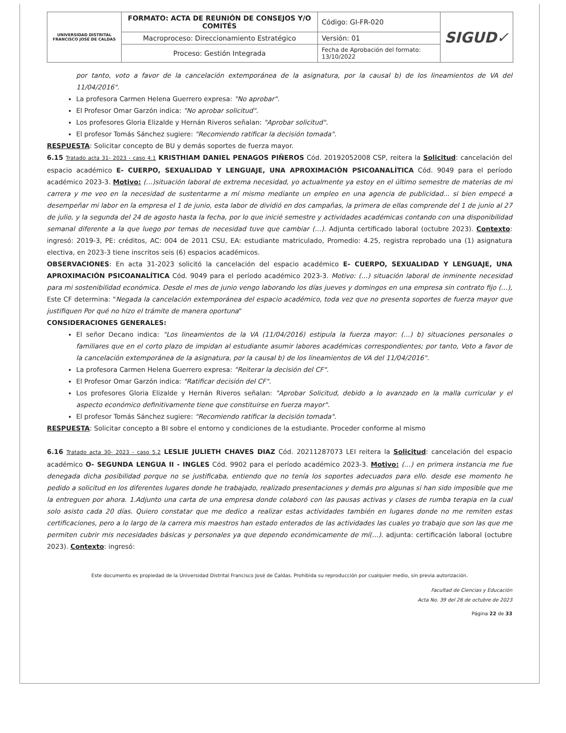| UNIVERSIDAD DISTRITAL FRANCISCO JOSÉ DE CALDAS | FORMATO: ACTA DE REUNIÓN DE CONSEJOS Y/O COMITÉS | Código: GI-FR-020 | SIGUD✓ |
| | Macroproceso: Direccionamiento Estratégico | Versión: 01 | |
| | Proceso: Gestión Integrada | Fecha de Aprobación del formato: 13/10/2022 | |
por tanto, voto a favor de la cancelación extemporánea de la asignatura, por la causal b) de los lineamientos de VA del 11/04/2016".
La profesora Carmen Helena Guerrero expresa: "No aprobar".
El Profesor Omar Garzón indica: "No aprobar solicitud".
Los profesores Gloria Elizalde y Hernán Riveros señalan: "Aprobar solicitud".
El profesor Tomás Sánchez sugiere: "Recomiendo ratificar la decisión tomada".
RESPUESTA: Solicitar concepto de BU y demás soportes de fuerza mayor.
6.15 Tratado acta 31- 2023 - caso 4.1 KRISTHIAM DANIEL PENAGOS PIÑEROS Cód. 20192052008 CSP, reitera la Solicitud: cancelación del espacio académico E- CUERPO, SEXUALIDAD Y LENGUAJE, UNA APROXIMACIÓN PSICOANALÍTICA Cód. 9049 para el período académico 2023-3. Motivo: (…)situación laboral de extrema necesidad, yo actualmente ya estoy en el último semestre de materias de mi carrera y me veo en la necesidad de sustentarme a mí mismo mediante un empleo en una agencia de publicidad... si bien empecé a desempeñar mi labor en la empresa el 1 de junio, esta labor de dividió en dos campañas, la primera de ellas comprende del 1 de junio al 27 de julio, y la segunda del 24 de agosto hasta la fecha, por lo que inicié semestre y actividades académicas contando con una disponibilidad semanal diferente a la que luego por temas de necesidad tuve que cambiar (…). Adjunta certificado laboral (octubre 2023). Contexto: ingresó: 2019-3, PE: créditos, AC: 004 de 2011 CSU, EA: estudiante matriculado, Promedio: 4.25, registra reprobado una (1) asignatura electiva, en 2023-3 tiene inscritos seis (6) espacios académicos.
OBSERVACIONES: En acta 31-2023 solicitó la cancelación del espacio académico E- CUERPO, SEXUALIDAD Y LENGUAJE, UNA APROXIMACIÓN PSICOANALÍTICA Cód. 9049 para el período académico 2023-3. Motivo: (…) situación laboral de inminente necesidad para mi sostenibilidad económica. Desde el mes de junio vengo laborando los días jueves y domingos en una empresa sin contrato fijo (…), Este CF determina: "Negada la cancelación extemporánea del espacio académico, toda vez que no presenta soportes de fuerza mayor que justifiquen Por qué no hizo el trámite de manera oportuna"
CONSIDERACIONES GENERALES:
El señor Decano indica: "Los lineamientos de la VA (11/04/2016) estipula la fuerza mayor: (…) b) situaciones personales o familiares que en el corto plazo de impidan al estudiante asumir labores académicas correspondientes; por tanto, Voto a favor de la cancelación extemporánea de la asignatura, por la causal b) de los lineamientos de VA del 11/04/2016".
La profesora Carmen Helena Guerrero expresa: "Reiterar la decisión del CF".
El Profesor Omar Garzón indica: "Ratificar decisión del CF".
Los profesores Gloria Elizalde y Hernán Riveros señalan: "Aprobar Solicitud, debido a lo avanzado en la malla curricular y el aspecto económico definitivamente tiene que constituirse en fuerza mayor".
El profesor Tomás Sánchez sugiere: "Recomiendo ratificar la decisión tomada".
RESPUESTA: Solicitar concepto a BI sobre el entorno y condiciones de la estudiante. Proceder conforme al mismo
6.16 Tratado acta 30- 2023 - caso 5.2 LESLIE JULIETH CHAVES DIAZ Cód. 20211287073 LEI reitera la Solicitud: cancelación del espacio académico O- SEGUNDA LENGUA II - INGLES Cód. 9902 para el período académico 2023-3. Motivo: (…) en primera instancia me fue denegada dicha posibilidad porque no se justificaba, entiendo que no tenía los soportes adecuados para ello. desde ese momento he pedido a solicitud en los diferentes lugares donde he trabajado, realizado presentaciones y demás pro algunas si han sido imposible que me la entreguen por ahora. 1.Adjunto una carta de una empresa donde colaboró con las pausas activas y clases de rumba terapia en la cual solo asisto cada 20 días. Quiero constatar que me dedico a realizar estas actividades también en lugares donde no me remiten estas certificaciones, pero a lo largo de la carrera mis maestros han estado enterados de las actividades las cuales yo trabajo que son las que me permiten cubrir mis necesidades básicas y personales ya que dependo económicamente de mí(…). adjunta: certificación laboral (octubre 2023). Contexto: ingresó:
Este documento es propiedad de la Universidad Distrital Francisco José de Caldas. Prohibida su reproducción por cualquier medio, sin previa autorización.
Facultad de Ciencias y Educación
Acta No. 39 del 26 de octubre de 2023
Página 22 de 33